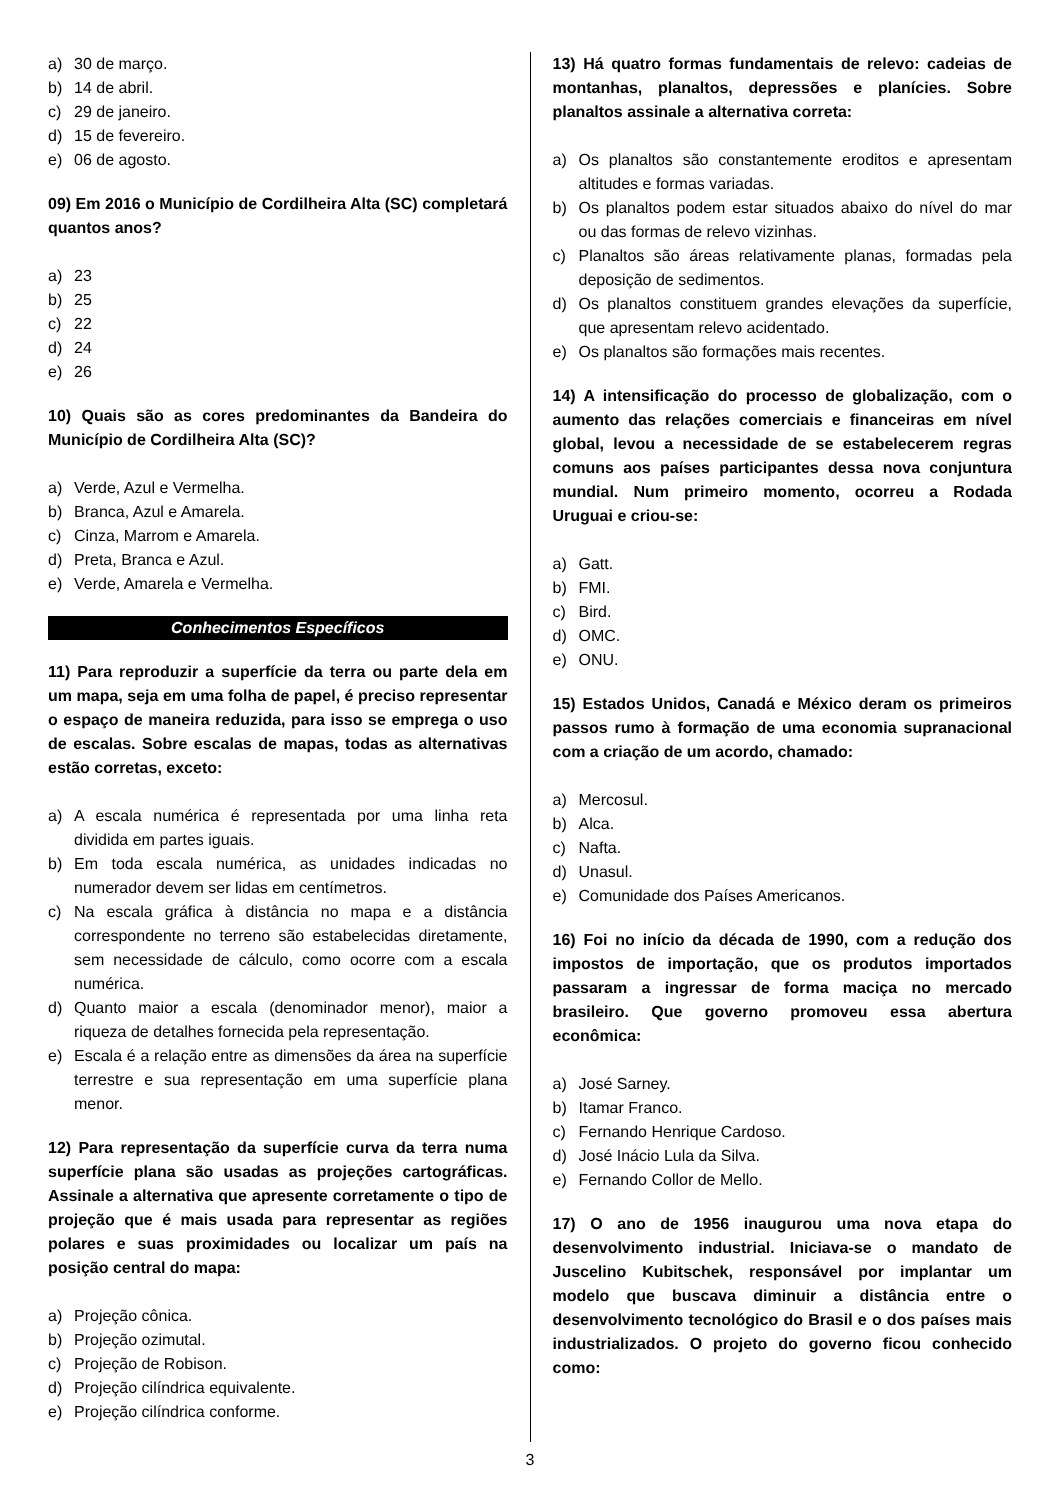a) 30 de março.
b) 14 de abril.
c) 29 de janeiro.
d) 15 de fevereiro.
e) 06 de agosto.
09) Em 2016 o Município de Cordilheira Alta (SC) completará quantos anos?
a) 23
b) 25
c) 22
d) 24
e) 26
10) Quais são as cores predominantes da Bandeira do Município de Cordilheira Alta (SC)?
a) Verde, Azul e Vermelha.
b) Branca, Azul e Amarela.
c) Cinza, Marrom e Amarela.
d) Preta, Branca e Azul.
e) Verde, Amarela e Vermelha.
Conhecimentos Específicos
11) Para reproduzir a superfície da terra ou parte dela em um mapa, seja em uma folha de papel, é preciso representar o espaço de maneira reduzida, para isso se emprega o uso de escalas. Sobre escalas de mapas, todas as alternativas estão corretas, exceto:
a) A escala numérica é representada por uma linha reta dividida em partes iguais.
b) Em toda escala numérica, as unidades indicadas no numerador devem ser lidas em centímetros.
c) Na escala gráfica à distância no mapa e a distância correspondente no terreno são estabelecidas diretamente, sem necessidade de cálculo, como ocorre com a escala numérica.
d) Quanto maior a escala (denominador menor), maior a riqueza de detalhes fornecida pela representação.
e) Escala é a relação entre as dimensões da área na superfície terrestre e sua representação em uma superfície plana menor.
12) Para representação da superfície curva da terra numa superfície plana são usadas as projeções cartográficas. Assinale a alternativa que apresente corretamente o tipo de projeção que é mais usada para representar as regiões polares e suas proximidades ou localizar um país na posição central do mapa:
a) Projeção cônica.
b) Projeção ozimutal.
c) Projeção de Robison.
d) Projeção cilíndrica equivalente.
e) Projeção cilíndrica conforme.
13) Há quatro formas fundamentais de relevo: cadeias de montanhas, planaltos, depressões e planícies. Sobre planaltos assinale a alternativa correta:
a) Os planaltos são constantemente eroditos e apresentam altitudes e formas variadas.
b) Os planaltos podem estar situados abaixo do nível do mar ou das formas de relevo vizinhas.
c) Planaltos são áreas relativamente planas, formadas pela deposição de sedimentos.
d) Os planaltos constituem grandes elevações da superfície, que apresentam relevo acidentado.
e) Os planaltos são formações mais recentes.
14) A intensificação do processo de globalização, com o aumento das relações comerciais e financeiras em nível global, levou a necessidade de se estabelecerem regras comuns aos países participantes dessa nova conjuntura mundial. Num primeiro momento, ocorreu a Rodada Uruguai e criou-se:
a) Gatt.
b) FMI.
c) Bird.
d) OMC.
e) ONU.
15) Estados Unidos, Canadá e México deram os primeiros passos rumo à formação de uma economia supranacional com a criação de um acordo, chamado:
a) Mercosul.
b) Alca.
c) Nafta.
d) Unasul.
e) Comunidade dos Países Americanos.
16) Foi no início da década de 1990, com a redução dos impostos de importação, que os produtos importados passaram a ingressar de forma maciça no mercado brasileiro. Que governo promoveu essa abertura econômica:
a) José Sarney.
b) Itamar Franco.
c) Fernando Henrique Cardoso.
d) José Inácio Lula da Silva.
e) Fernando Collor de Mello.
17) O ano de 1956 inaugurou uma nova etapa do desenvolvimento industrial. Iniciava-se o mandato de Juscelino Kubitschek, responsável por implantar um modelo que buscava diminuir a distância entre o desenvolvimento tecnológico do Brasil e o dos países mais industrializados. O projeto do governo ficou conhecido como:
3